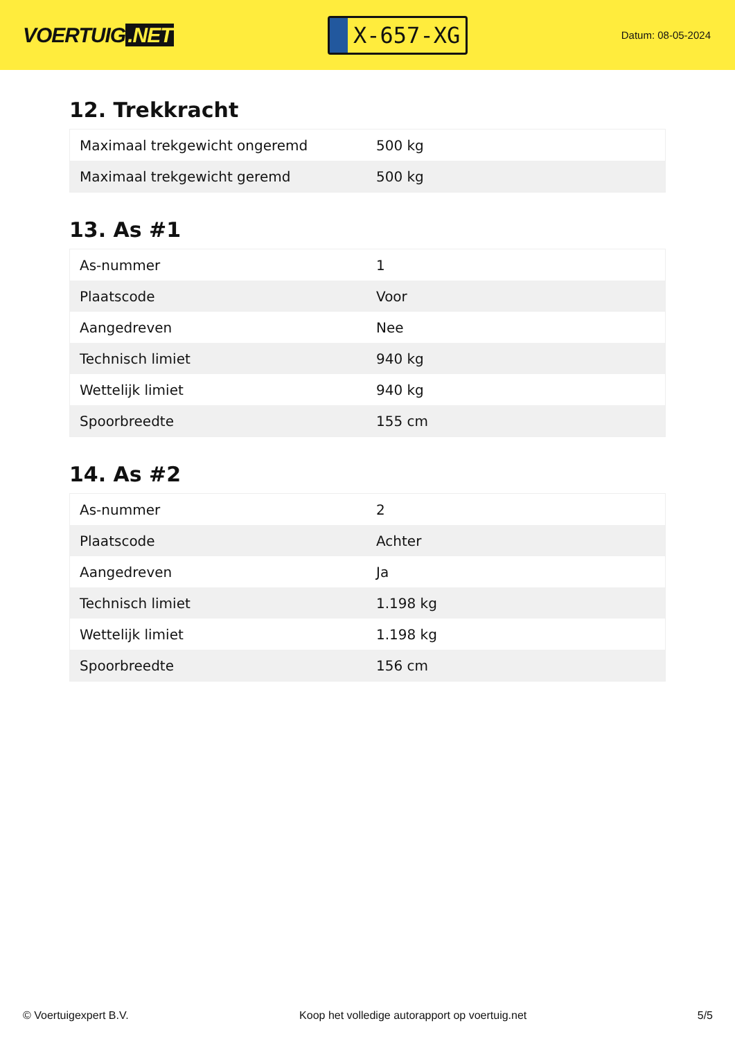VOERTUIG.NET
X-657-XG
Datum: 08-05-2024
12. Trekkracht
| Maximaal trekgewicht ongeremd | 500 kg |
| Maximaal trekgewicht geremd | 500 kg |
13. As #1
| As-nummer | 1 |
| Plaatscode | Voor |
| Aangedreven | Nee |
| Technisch limiet | 940 kg |
| Wettelijk limiet | 940 kg |
| Spoorbreedte | 155 cm |
14. As #2
| As-nummer | 2 |
| Plaatscode | Achter |
| Aangedreven | Ja |
| Technisch limiet | 1.198 kg |
| Wettelijk limiet | 1.198 kg |
| Spoorbreedte | 156 cm |
© Voertuigexpert B.V. Koop het volledige autorapport op voertuig.net 5/5